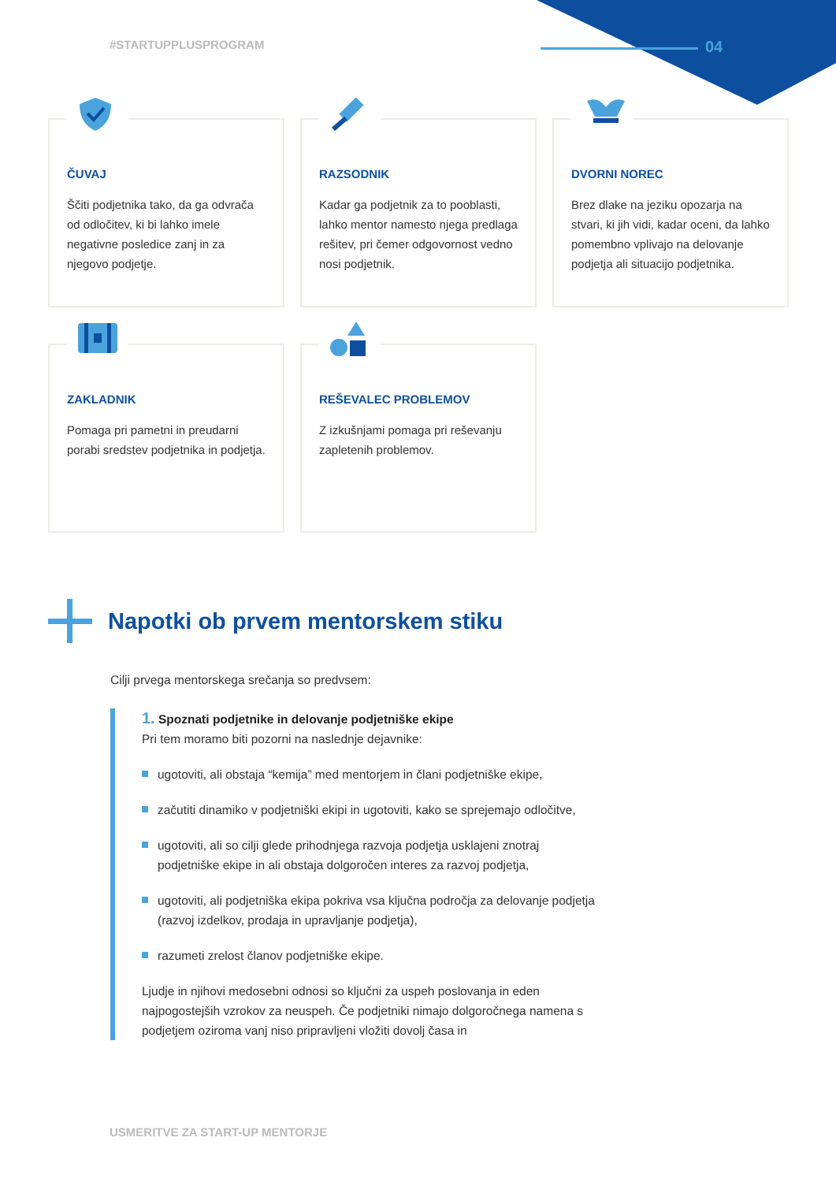#STARTUPPLUSPROGRAM 04
ČUVAJ
Ščiti podjetnika tako, da ga odvrača od odločitev, ki bi lahko imele negativne posledice zanj in za njegovo podjetje.
RAZSODNIK
Kadar ga podjetnik za to pooblasti, lahko mentor namesto njega predlaga rešitev, pri čemer odgovornost vedno nosi podjetnik.
DVORNI NOREC
Brez dlake na jeziku opozarja na stvari, ki jih vidi, kadar oceni, da lahko pomembno vplivajo na delovanje podjetja ali situacijo podjetnika.
ZAKLADNIK
Pomaga pri pametni in preudarni porabi sredstev podjetnika in podjetja.
REŠEVALEC PROBLEMOV
Z izkušnjami pomaga pri reševanju zapletenih problemov.
Napotki ob prvem mentorskem stiku
Cilji prvega mentorskega srečanja so predvsem:
1. Spoznati podjetnike in delovanje podjetniške ekipe
Pri tem moramo biti pozorni na naslednje dejavnike:
ugotoviti, ali obstaja “kemija” med mentorjem in člani podjetniške ekipe,
začutiti dinamiko v podjetniški ekipi in ugotoviti, kako se sprejemajo odločitve,
ugotoviti, ali so cilji glede prihodnjega razvoja podjetja usklajeni znotraj podjetniške ekipe in ali obstaja dolgoročen interes za razvoj podjetja,
ugotoviti, ali podjetniška ekipa pokriva vsa ključna področja za delovanje podjetja (razvoj izdelkov, prodaja in upravljanje podjetja),
razumeti zrelost članov podjetniške ekipe.
Ljudje in njihovi medosebni odnosi so ključni za uspeh poslovanja in eden najpogostejših vzrokov za neuspeh. Če podjetniki nimajo dolgoročnega namena s podjetjem oziroma vanj niso pripravljeni vložiti dovolj časa in
USMERITVE ZA START-UP MENTORJE